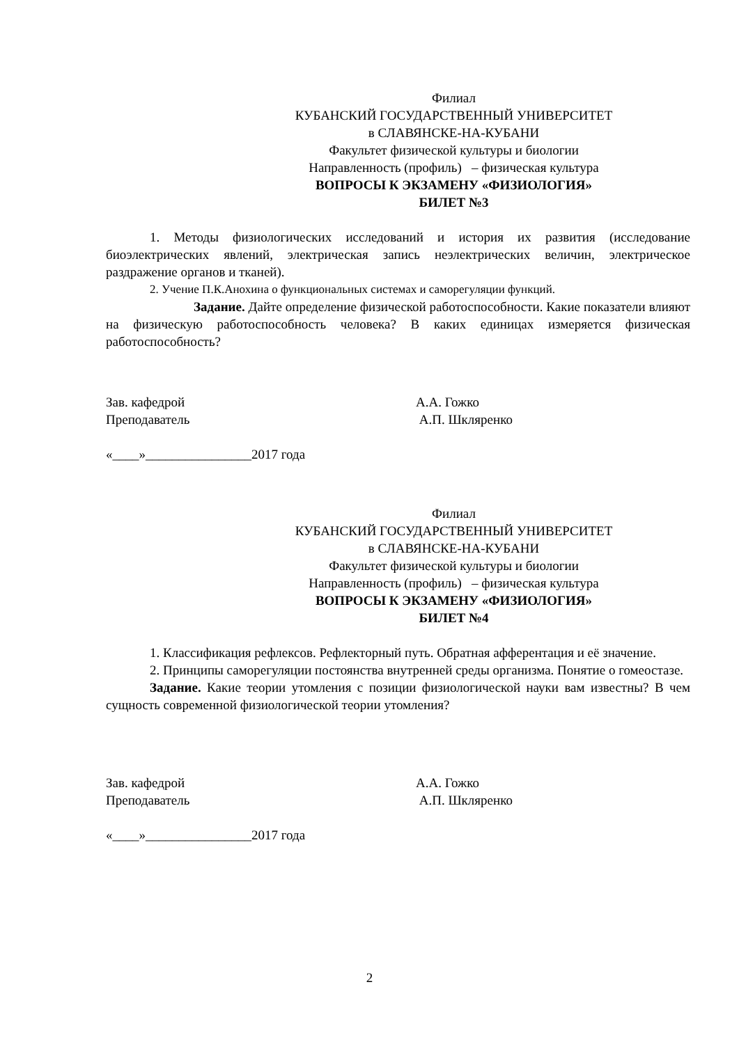Филиал
КУБАНСКИЙ ГОСУДАРСТВЕННЫЙ УНИВЕРСИТЕТ
в СЛАВЯНСКЕ-НА-КУБАНИ
Факультет физической культуры и биологии
Направленность (профиль) – физическая культура
ВОПРОСЫ К ЭКЗАМЕНУ «ФИЗИОЛОГИЯ»
БИЛЕТ №3
1. Методы физиологических исследований и история их развития (исследование биоэлектрических явлений, электрическая запись неэлектрических величин, электрическое раздражение органов и тканей).
2. Учение П.К.Анохина о функциональных системах и саморегуляции функций.
Задание. Дайте определение физической работоспособности. Какие показатели влияют на физическую работоспособность человека? В каких единицах измеряется физическая работоспособность?
Зав. кафедрой А.А. Гожко
Преподаватель А.П. Шкляренко
«____»________________2017 года
Филиал
КУБАНСКИЙ ГОСУДАРСТВЕННЫЙ УНИВЕРСИТЕТ
в СЛАВЯНСКЕ-НА-КУБАНИ
Факультет физической культуры и биологии
Направленность (профиль) – физическая культура
ВОПРОСЫ К ЭКЗАМЕНУ «ФИЗИОЛОГИЯ»
БИЛЕТ №4
1. Классификация рефлексов. Рефлекторный путь. Обратная афферентация и её значение.
2. Принципы саморегуляции постоянства внутренней среды организма. Понятие о гомеостазе.
Задание. Какие теории утомления с позиции физиологической науки вам известны? В чем сущность современной физиологической теории утомления?
Зав. кафедрой А.А. Гожко
Преподаватель А.П. Шкляренко
«____»________________2017 года
2